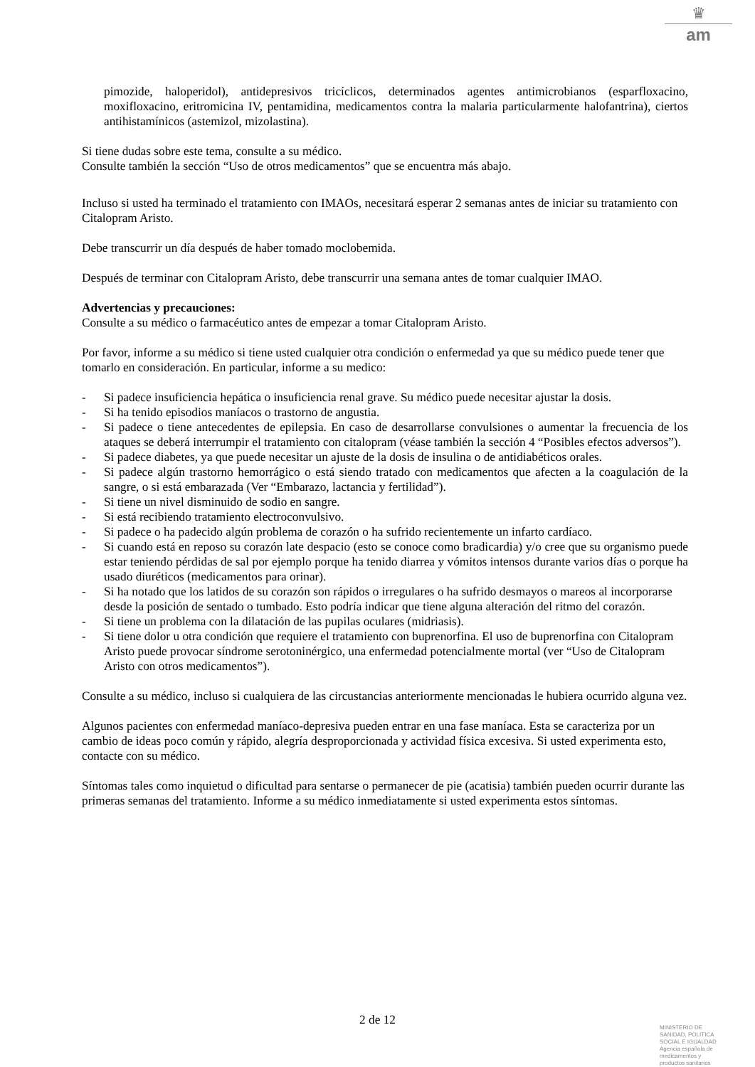♛
am
pimozide, haloperidol), antidepresivos tricíclicos, determinados agentes antimicrobianos (esparfloxacino, moxifloxacino, eritromicina IV, pentamidina, medicamentos contra la malaria particularmente halofantrina), ciertos antihistamínicos (astemizol, mizolastina).
Si tiene dudas sobre este tema, consulte a su médico.
Consulte también la sección “Uso de otros medicamentos” que se encuentra más abajo.
Incluso si usted ha terminado el tratamiento con IMAOs, necesitará esperar 2 semanas antes de iniciar su tratamiento con Citalopram Aristo.
Debe transcurrir un día después de haber tomado moclobemida.
Después de terminar con Citalopram Aristo, debe transcurrir una semana antes de tomar cualquier IMAO.
Advertencias y precauciones:
Consulte a su médico o farmacéutico antes de empezar a tomar Citalopram Aristo.
Por favor, informe a su médico si tiene usted cualquier otra condición o enfermedad ya que su médico puede tener que tomarlo en consideración. En particular, informe a su medico:
- Si padece insuficiencia hepática o insuficiencia renal grave. Su médico puede necesitar ajustar la dosis.
- Si ha tenido episodios maníacos o trastorno de angustia.
- Si padece o tiene antecedentes de epilepsia. En caso de desarrollarse convulsiones o aumentar la frecuencia de los ataques se deberá interrumpir el tratamiento con citalopram (véase también la sección 4 “Posibles efectos adversos”).
- Si padece diabetes, ya que puede necesitar un ajuste de la dosis de insulina o de antidiabéticos orales.
- Si padece algún trastorno hemorrágico o está siendo tratado con medicamentos que afecten a la coagulación de la sangre, o si está embarazada (Ver “Embarazo, lactancia y fertilidad”).
- Si tiene un nivel disminuido de sodio en sangre.
- Si está recibiendo tratamiento electroconvulsivo.
- Si padece o ha padecido algún problema de corazón o ha sufrido recientemente un infarto cardíaco.
- Si cuando está en reposo su corazón late despacio (esto se conoce como bradicardia) y/o cree que su organismo puede estar teniendo pérdidas de sal por ejemplo porque ha tenido diarrea y vómitos intensos durante varios días o porque ha usado diuréticos (medicamentos para orinar).
- Si ha notado que los latidos de su corazón son rápidos o irregulares o ha sufrido desmayos o mareos al incorporarse desde la posición de sentado o tumbado. Esto podría indicar que tiene alguna alteración del ritmo del corazón.
- Si tiene un problema con la dilatación de las pupilas oculares (midriasis).
- Si tiene dolor u otra condición que requiere el tratamiento con buprenorfina. El uso de buprenorfina con Citalopram Aristo puede provocar síndrome serotoninérgico, una enfermedad potencialmente mortal (ver “Uso de Citalopram Aristo con otros medicamentos”).
Consulte a su médico, incluso si cualquiera de las circustancias anteriormente mencionadas le hubiera ocurrido alguna vez.
Algunos pacientes con enfermedad maníaco-depresiva pueden entrar en una fase maníaca. Esta se caracteriza por un cambio de ideas poco común y rápido, alegría desproporcionada y actividad física excesiva. Si usted experimenta esto, contacte con su médico.
Síntomas tales como inquietud o dificultad para sentarse o permanecer de pie (acatisia) también pueden ocurrir durante las primeras semanas del tratamiento. Informe a su médico inmediatamente si usted experimenta estos síntomas.
2 de 12
MINISTERIO DE
SANIDAD, POLITICA
SOCIAL E IGUALDAD
Agencia española de
medicamentos y
productos sanitarios